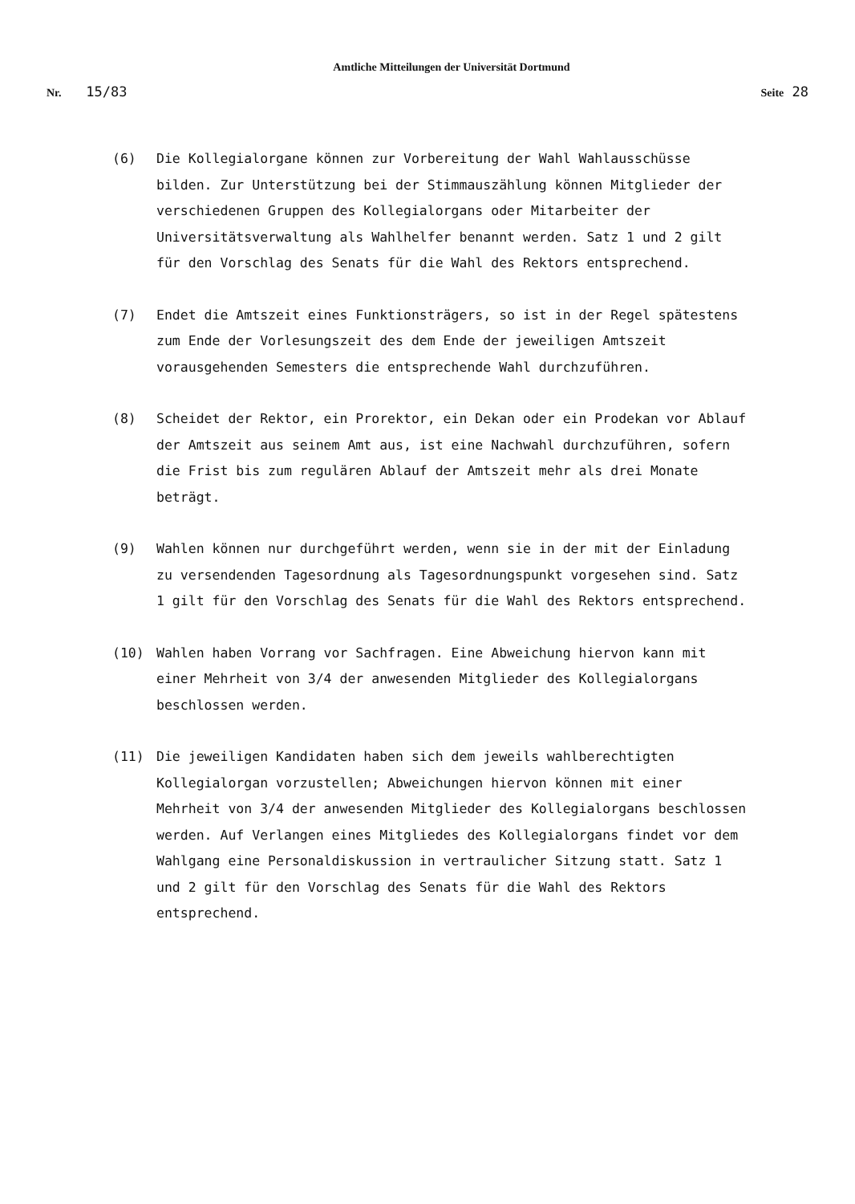Amtliche Mitteilungen der Universität Dortmund
Nr. 15/83
Seite 28
(6) Die Kollegialorgane können zur Vorbereitung der Wahl Wahlausschüsse bilden. Zur Unterstützung bei der Stimmauszählung können Mitglieder der verschiedenen Gruppen des Kollegialorgans oder Mitarbeiter der Universitätsverwaltung als Wahlhelfer benannt werden. Satz 1 und 2 gilt für den Vorschlag des Senats für die Wahl des Rektors entsprechend.
(7) Endet die Amtszeit eines Funktionsträgers, so ist in der Regel spätestens zum Ende der Vorlesungszeit des dem Ende der jeweiligen Amtszeit vorausgehenden Semesters die entsprechende Wahl durchzuführen.
(8) Scheidet der Rektor, ein Prorektor, ein Dekan oder ein Prodekan vor Ablauf der Amtszeit aus seinem Amt aus, ist eine Nachwahl durchzuführen, sofern die Frist bis zum regulären Ablauf der Amtszeit mehr als drei Monate beträgt.
(9) Wahlen können nur durchgeführt werden, wenn sie in der mit der Einladung zu versendenden Tagesordnung als Tagesordnungspunkt vorgesehen sind. Satz 1 gilt für den Vorschlag des Senats für die Wahl des Rektors entsprechend.
(10) Wahlen haben Vorrang vor Sachfragen. Eine Abweichung hiervon kann mit einer Mehrheit von 3/4 der anwesenden Mitglieder des Kollegialorgans beschlossen werden.
(11) Die jeweiligen Kandidaten haben sich dem jeweils wahlberechtigten Kollegialorgan vorzustellen; Abweichungen hiervon können mit einer Mehrheit von 3/4 der anwesenden Mitglieder des Kollegialorgans beschlossen werden. Auf Verlangen eines Mitgliedes des Kollegialorgans findet vor dem Wahlgang eine Personaldiskussion in vertraulicher Sitzung statt. Satz 1 und 2 gilt für den Vorschlag des Senats für die Wahl des Rektors entsprechend.